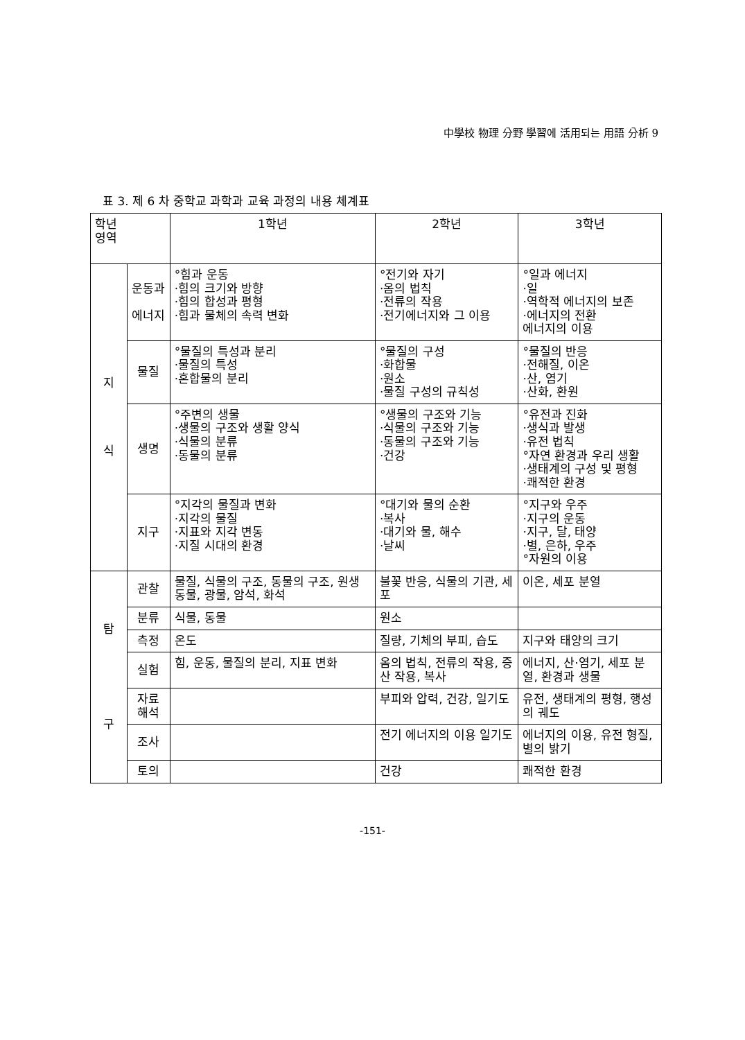中學校 物理 分野 學習에 活用되는 用語 分析 9
표 3. 제 6 차 중학교 과학과 교육 과정의 내용 체계표
| 학년 영역 | | 1학년 | 2학년 | 3학년 |
| --- | --- | --- | --- | --- |
| 지 식 | 운동과 에너지 | °힘과 운동 ·힘의 크기와 방향 ·힘의 합성과 평형 ·힘과 물체의 속력 변화 | °전기와 자기 ·옴의 법칙 ·전류의 작용 ·전기에너지와 그 이용 | °일과 에너지 ·일 ·역학적 에너지의 보존 ·에너지의 전환 에너지의 이용 |
| | 물질 | °물질의 특성과 분리 ·물질의 특성 ·혼합물의 분리 | °물질의 구성 ·화합물 ·원소 ·물질 구성의 규칙성 | °물질의 반응 ·전해질, 이온 ·산, 염기 ·산화, 환원 |
| | 생명 | °주변의 생물 ·생물의 구조와 생활 양식 ·식물의 분류 ·동물의 분류 | °생물의 구조와 기능 ·식물의 구조와 기능 ·동물의 구조와 기능 ·건강 | °유전과 진화 ·생식과 발생 ·유전 법칙 °자연 환경과 우리 생활 ·생태계의 구성 및 평형 ·쾌적한 환경 |
| | 지구 | °지각의 물질과 변화 ·지각의 물질 ·지표와 지각 변동 ·지질 시대의 환경 | °대기와 물의 순환 ·복사 ·대기와 물, 해수 ·날씨 | °지구와 우주 ·지구의 운동 ·지구, 달, 태양 ·별, 은하, 우주 °자원의 이용 |
| 탐 구 | 관찰 | 물질, 식물의 구조, 동물의 구조, 원생동물, 광물, 암석, 화석 | 불꽃 반응, 식물의 기관, 세포 | 이온, 세포 분열 |
| | 분류 | 식물, 동물 | 원소 | |
| | 측정 | 온도 | 질량, 기체의 부피, 습도 | 지구와 태양의 크기 |
| | 실험 | 힘, 운동, 물질의 분리, 지표 변화 | 옴의 법칙, 전류의 작용, 증산 작용, 복사 | 에너지, 산·염기, 세포 분열, 환경과 생물 |
| | 자료 해석 | | 부피와 압력, 건강, 일기도 | 유전, 생태계의 평형, 행성의 궤도 |
| | 조사 | | 전기 에너지의 이용 일기도 | 에너지의 이용, 유전 형질, 별의 밝기 |
| | 토의 | | 건강 | 쾌적한 환경 |
-151-